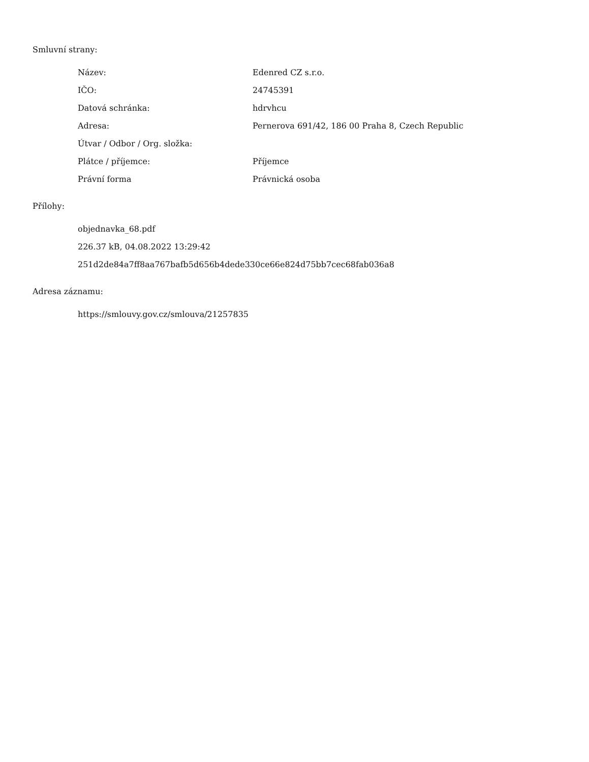Smluvní strany:
| Název: | Edenred CZ s.r.o. |
| IČO: | 24745391 |
| Datová schránka: | hdrvhcu |
| Adresa: | Pernerova 691/42, 186 00 Praha 8, Czech Republic |
| Útvar / Odbor / Org. složka: | |
| Plátce / příjemce: | Příjemce |
| Právní forma | Právnická osoba |
Přílohy:
objednavka_68.pdf
226.37 kB, 04.08.2022 13:29:42
251d2de84a7ff8aa767bafb5d656b4dede330ce66e824d75bb7cec68fab036a8
Adresa záznamu:
https://smlouvy.gov.cz/smlouva/21257835